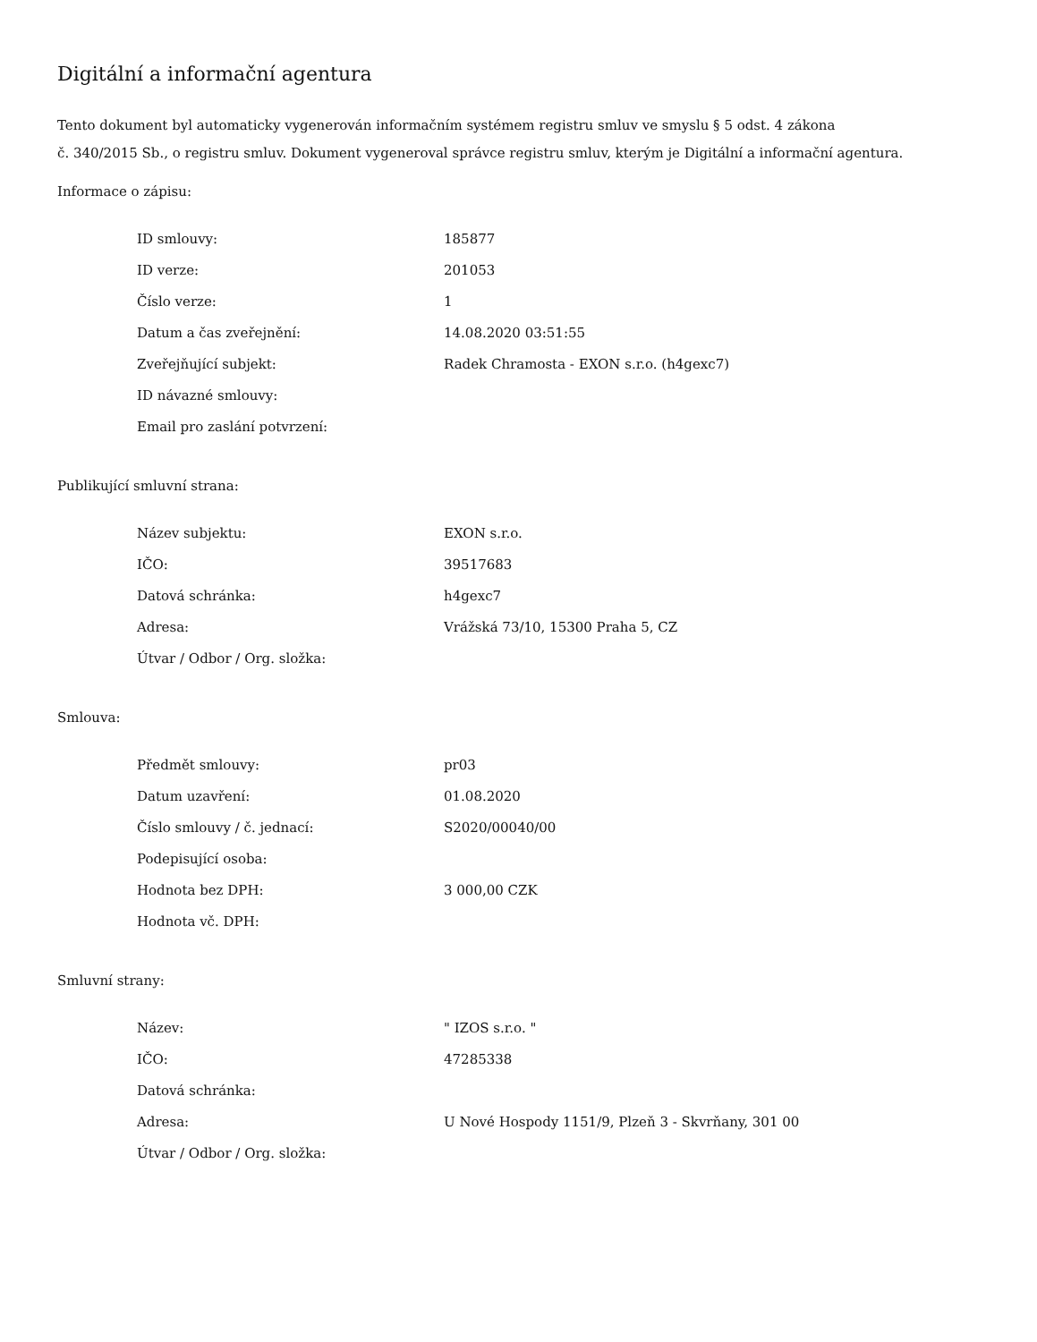Digitální a informační agentura
Tento dokument byl automaticky vygenerován informačním systémem registru smluv ve smyslu § 5 odst. 4 zákona
č. 340/2015 Sb., o registru smluv. Dokument vygeneroval správce registru smluv, kterým je Digitální a informační agentura.
Informace o zápisu:
| ID smlouvy: | 185877 |
| ID verze: | 201053 |
| Číslo verze: | 1 |
| Datum a čas zveřejnění: | 14.08.2020 03:51:55 |
| Zveřejňující subjekt: | Radek Chramosta - EXON s.r.o. (h4gexc7) |
| ID návazné smlouvy: | |
| Email pro zaslání potvrzení: | |
Publikující smluvní strana:
| Název subjektu: | EXON s.r.o. |
| IČO: | 39517683 |
| Datová schránka: | h4gexc7 |
| Adresa: | Vrážská 73/10, 15300 Praha 5, CZ |
| Útvar / Odbor / Org. složka: | |
Smlouva:
| Předmět smlouvy: | pr03 |
| Datum uzavření: | 01.08.2020 |
| Číslo smlouvy / č. jednací: | S2020/00040/00 |
| Podepisující osoba: | |
| Hodnota bez DPH: | 3 000,00 CZK |
| Hodnota vč. DPH: | |
Smluvní strany:
| Název: | " IZOS s.r.o. " |
| IČO: | 47285338 |
| Datová schránka: | |
| Adresa: | U Nové Hospody 1151/9, Plzeň 3 - Skvrňany, 301 00 |
| Útvar / Odbor / Org. složka: | |